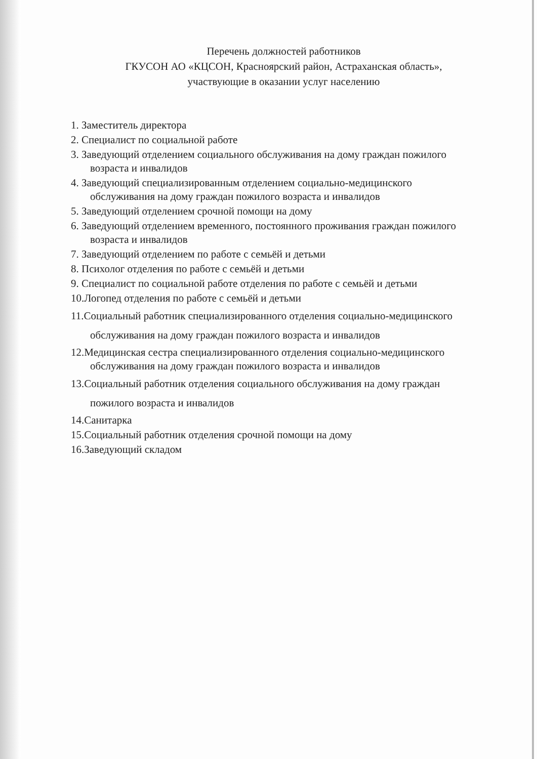Перечень должностей работников
ГКУСОН АО «КЦСОН, Красноярский район, Астраханская область»,
участвующие в оказании услуг населению
1. Заместитель директора
2. Специалист по социальной работе
3. Заведующий отделением социального обслуживания на дому граждан пожилого возраста и инвалидов
4. Заведующий специализированным отделением социально-медицинского обслуживания на дому граждан пожилого возраста и инвалидов
5. Заведующий отделением срочной помощи на дому
6. Заведующий отделением временного, постоянного проживания граждан пожилого возраста и инвалидов
7. Заведующий отделением по работе с семьёй и детьми
8. Психолог отделения по работе с семьёй и детьми
9. Специалист по социальной работе отделения по работе с семьёй и детьми
10.Логопед отделения по работе с семьёй и детьми
11.Социальный работник специализированного отделения социально-медицинского обслуживания на дому граждан пожилого возраста и инвалидов
12.Медицинская сестра специализированного отделения социально-медицинского обслуживания на дому граждан пожилого возраста и инвалидов
13.Социальный работник отделения социального обслуживания на дому граждан пожилого возраста и инвалидов
14.Санитарка
15.Социальный работник отделения срочной помощи на дому
16.Заведующий складом